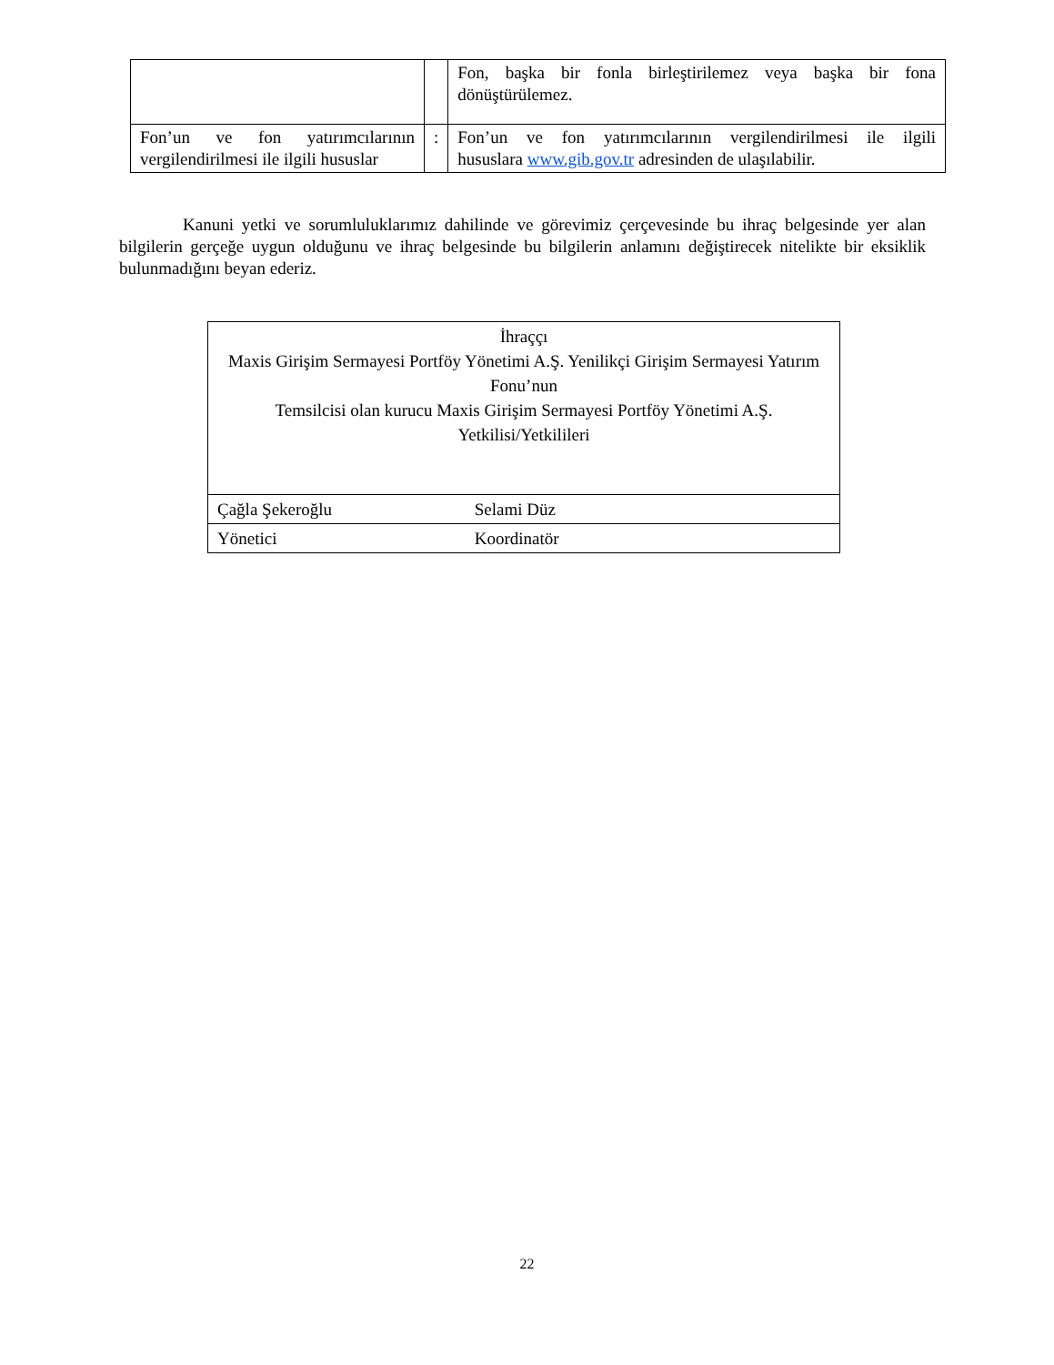| | | Fon, başka bir fonla birleştirilemez veya başka bir fona dönüştürülemez. |
| Fon’un ve fon yatırımcılarının vergilendirilmesi ile ilgili hususlar | : | Fon’un ve fon yatırımcılarının vergilendirilmesi ile ilgili hususlara www.gib.gov.tr adresinden de ulaşılabilir. |
Kanuni yetki ve sorumluluklarımız dahilinde ve görevimiz çerçevesinde bu ihraç belgesinde yer alan bilgilerin gerçeğe uygun olduğunu ve ihraç belgesinde bu bilgilerin anlamını değiştirecek nitelikte bir eksiklik bulunmadığını beyan ederiz.
| İhraççı Maxis Girişim Sermayesi Portföy Yönetimi A.Ş. Yenilikçi Girişim Sermayesi Yatırım Fonu’nun Temsilcisi olan kurucu Maxis Girişim Sermayesi Portföy Yönetimi A.Ş. Yetkilisi/Yetkilileri |
| Çağla Şekeroğlu Selami Düz |
| Yönetici Koordinatör |
22